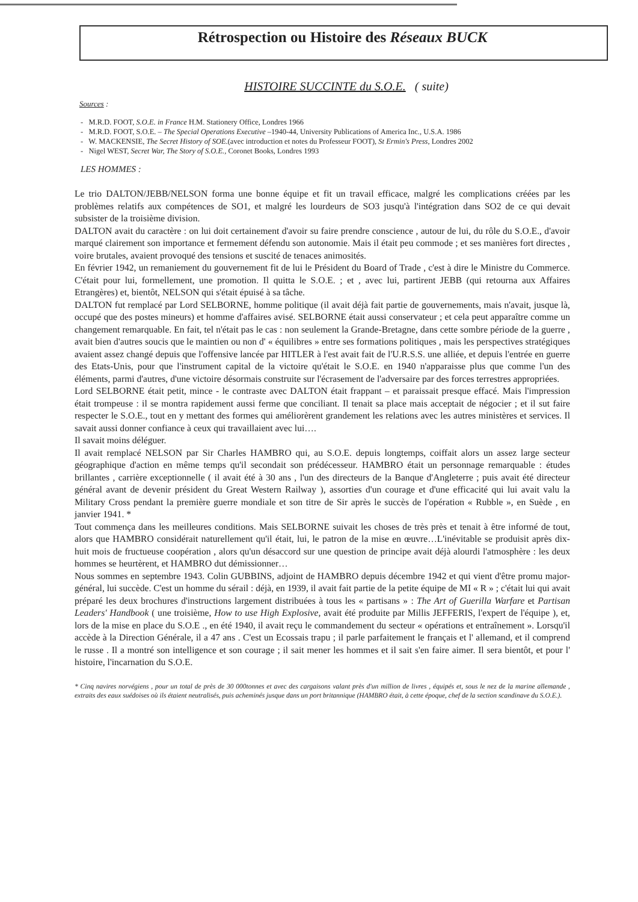Rétrospection ou Histoire des Réseaux BUCK
HISTOIRE SUCCINTE du S.O.E. ( suite)
Sources :
- M.R.D. FOOT, S.O.E. in France H.M. Stationery Office, Londres 1966
- M.R.D. FOOT, S.O.E. – The Special Operations Executive –1940-44, University Publications of America Inc., U.S.A. 1986
- W. MACKENSIE, The Secret History of SOE.(avec introduction et notes du Professeur FOOT), St Ermin's Press, Londres 2002
- Nigel WEST, Secret War, The Story of S.O.E., Coronet Books, Londres 1993
LES HOMMES :
Le trio DALTON/JEBB/NELSON forma une bonne équipe et fit un travail efficace, malgré les complications créées par les problèmes relatifs aux compétences de SO1, et malgré les lourdeurs de SO3 jusqu'à l'intégration dans SO2 de ce qui devait subsister de la troisième division.
DALTON avait du caractère : on lui doit certainement d'avoir su faire prendre conscience , autour de lui, du rôle du S.O.E., d'avoir marqué clairement son importance et fermement défendu son autonomie. Mais il était peu commode ; et ses manières fort directes , voire brutales, avaient provoqué des tensions et suscité de tenaces animosités.
En février 1942, un remaniement du gouvernement fit de lui le Président du Board of Trade , c'est à dire le Ministre du Commerce. C'était pour lui, formellement, une promotion. Il quitta le S.O.E. ; et , avec lui, partirent JEBB (qui retourna aux Affaires Etrangères) et, bientôt, NELSON qui s'était épuisé à sa tâche.
DALTON fut remplacé par Lord SELBORNE, homme politique (il avait déjà fait partie de gouvernements, mais n'avait, jusque là, occupé que des postes mineurs) et homme d'affaires avisé. SELBORNE était aussi conservateur ; et cela peut apparaître comme un changement remarquable. En fait, tel n'était pas le cas : non seulement la Grande-Bretagne, dans cette sombre période de la guerre , avait bien d'autres soucis que le maintien ou non d' « équilibres » entre ses formations politiques , mais les perspectives stratégiques avaient assez changé depuis que l'offensive lancée par HITLER à l'est avait fait de l'U.R.S.S. une alliée, et depuis l'entrée en guerre des Etats-Unis, pour que l'instrument capital de la victoire qu'était le S.O.E. en 1940 n'apparaisse plus que comme l'un des éléments, parmi d'autres, d'une victoire désormais construite sur l'écrasement de l'adversaire par des forces terrestres appropriées.
Lord SELBORNE était petit, mince - le contraste avec DALTON était frappant – et paraissait presque effacé. Mais l'impression était trompeuse : il se montra rapidement aussi ferme que conciliant. Il tenait sa place mais acceptait de négocier ; et il sut faire respecter le S.O.E., tout en y mettant des formes qui améliorèrent grandement les relations avec les autres ministères et services. Il savait aussi donner confiance à ceux qui travaillaient avec lui….
Il savait moins déléguer.
Il avait remplacé NELSON par Sir Charles HAMBRO qui, au S.O.E. depuis longtemps, coiffait alors un assez large secteur géographique d'action en même temps qu'il secondait son prédécesseur. HAMBRO était un personnage remarquable : études brillantes , carrière exceptionnelle ( il avait été à 30 ans , l'un des directeurs de la Banque d'Angleterre ; puis avait été directeur général avant de devenir président du Great Western Railway ), assorties d'un courage et d'une efficacité qui lui avait valu la Military Cross pendant la première guerre mondiale et son titre de Sir après le succès de l'opération « Rubble », en Suède , en janvier 1941. *
Tout commença dans les meilleures conditions. Mais SELBORNE suivait les choses de très près et tenait à être informé de tout, alors que HAMBRO considérait naturellement qu'il était, lui, le patron de la mise en œuvre…L'inévitable se produisit après dix-huit mois de fructueuse coopération , alors qu'un désaccord sur une question de principe avait déjà alourdi l'atmosphère : les deux hommes se heurtèrent, et HAMBRO dut démissionner…
Nous sommes en septembre 1943. Colin GUBBINS, adjoint de HAMBRO depuis décembre 1942 et qui vient d'être promu major-général, lui succède. C'est un homme du sérail : déjà, en 1939, il avait fait partie de la petite équipe de MI « R » ; c'était lui qui avait préparé les deux brochures d'instructions largement distribuées à tous les « partisans » : The Art of Guerilla Warfare et Partisan Leaders' Handbook ( une troisième, How to use High Explosive, avait été produite par Millis JEFFERIS, l'expert de l'équipe ), et, lors de la mise en place du S.O.E ., en été 1940, il avait reçu le commandement du secteur « opérations et entraînement ». Lorsqu'il accède à la Direction Générale, il a 47 ans . C'est un Ecossais trapu ; il parle parfaitement le français et l' allemand, et il comprend le russe . Il a montré son intelligence et son courage ; il sait mener les hommes et il sait s'en faire aimer. Il sera bientôt, et pour l' histoire, l'incarnation du S.O.E.
* Cinq navires norvégiens , pour un total de près de 30 000tonnes et avec des cargaisons valant près d'un million de livres , équipés et, sous le nez de la marine allemande , extraits des eaux suédoises où ils étaient neutralisés, puis acheminés jusque dans un port britannique (HAMBRO était, à cette époque, chef de la section scandinave du S.O.E.).